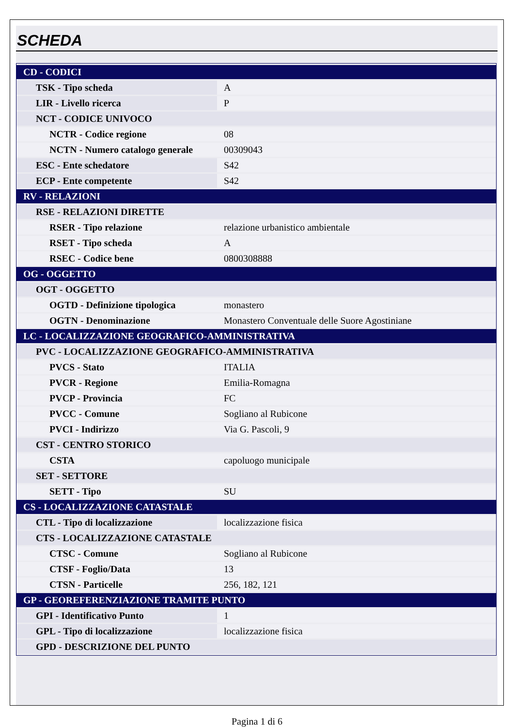SCHEDA
| CD - CODICI | |
| TSK - Tipo scheda | A |
| LIR - Livello ricerca | P |
| NCT - CODICE UNIVOCO | |
| NCTR - Codice regione | 08 |
| NCTN - Numero catalogo generale | 00309043 |
| ESC - Ente schedatore | S42 |
| ECP - Ente competente | S42 |
| RV - RELAZIONI | |
| RSE - RELAZIONI DIRETTE | |
| RSER - Tipo relazione | relazione urbanistico ambientale |
| RSET - Tipo scheda | A |
| RSEC - Codice bene | 0800308888 |
| OG - OGGETTO | |
| OGT - OGGETTO | |
| OGTD - Definizione tipologica | monastero |
| OGTN - Denominazione | Monastero Conventuale delle Suore Agostiniane |
| LC - LOCALIZZAZIONE GEOGRAFICO-AMMINISTRATIVA | |
| PVC - LOCALIZZAZIONE GEOGRAFICO-AMMINISTRATIVA | |
| PVCS - Stato | ITALIA |
| PVCR - Regione | Emilia-Romagna |
| PVCP - Provincia | FC |
| PVCC - Comune | Sogliano al Rubicone |
| PVCI - Indirizzo | Via G. Pascoli, 9 |
| CST - CENTRO STORICO | |
| CSTA | capoluogo municipale |
| SET - SETTORE | |
| SETT - Tipo | SU |
| CS - LOCALIZZAZIONE CATASTALE | |
| CTL - Tipo di localizzazione | localizzazione fisica |
| CTS - LOCALIZZAZIONE CATASTALE | |
| CTSC - Comune | Sogliano al Rubicone |
| CTSF - Foglio/Data | 13 |
| CTSN - Particelle | 256, 182, 121 |
| GP - GEOREFERENZIAZIONE TRAMITE PUNTO | |
| GPI - Identificativo Punto | 1 |
| GPL - Tipo di localizzazione | localizzazione fisica |
| GPD - DESCRIZIONE DEL PUNTO | |
Pagina 1 di 6